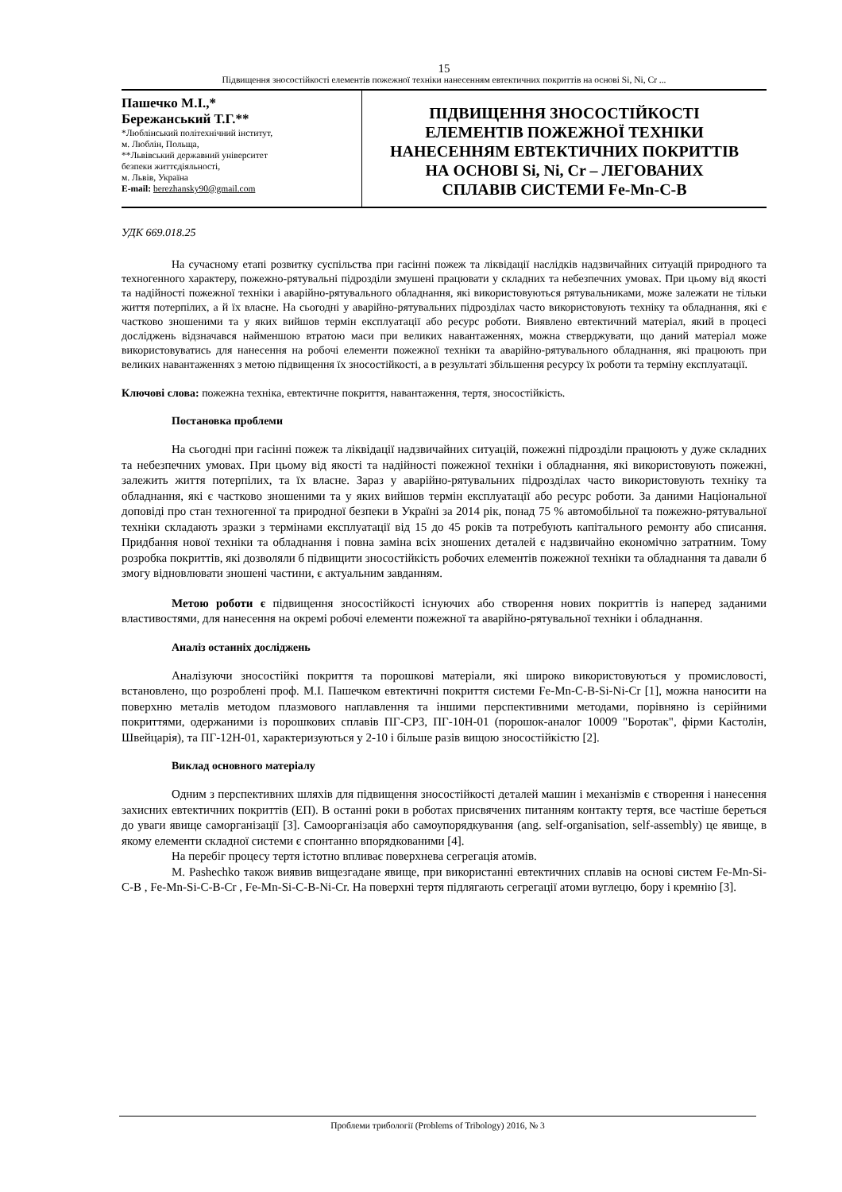15
Підвищення зносостійкості елементів пожежної техніки нанесенням евтектичних покриттів на основі Si, Ni, Cr ...
Пашечко М.І.,*
Бережанський Т.Г.**
*Люблінський політехнічний інститут,
м. Люблін, Польща,
**Львівський державний університет
безпеки життєдіяльності,
м. Львів, Україна
E-mail: berezhansky90@gmail.com
ПІДВИЩЕННЯ ЗНОСОСТІЙКОСТІ
ЕЛЕМЕНТІВ ПОЖЕЖНОЇ ТЕХНІКИ
НАНЕСЕННЯМ ЕВТЕКТИЧНИХ ПОКРИТТІВ
НА ОСНОВІ Si, Ni, Cr – ЛЕГОВАНИХ
СПЛАВІВ СИСТЕМИ Fe-Mn-C-B
УДК 669.018.25
На сучасному етапі розвитку суспільства при гасінні пожеж та ліквідації наслідків надзвичайних ситуацій природного та техногенного характеру, пожежно-рятувальні підрозділи змушені працювати у складних та небезпечних умовах. При цьому від якості та надійності пожежної техніки і аварійно-рятувального обладнання, які використовуються рятувальниками, може залежати не тільки життя потерпілих, а й їх власне. На сьогодні у аварійно-рятувальних підрозділах часто використовують техніку та обладнання, які є частково зношеними та у яких вийшов термін експлуатації або ресурс роботи. Виявлено евтектичний матеріал, який в процесі досліджень відзначався найменшою втратою маси при великих навантаженнях, можна стверджувати, що даний матеріал може використовуватись для нанесення на робочі елементи пожежної техніки та аварійно-рятувального обладнання, які працюють при великих навантаженнях з метою підвищення їх зносостійкості, а в результаті збільшення ресурсу їх роботи та терміну експлуатації.
Ключові слова: пожежна техніка, евтектичне покриття, навантаження, тертя, зносостійкість.
Постановка проблеми
На сьогодні при гасінні пожеж та ліквідації надзвичайних ситуацій, пожежні підрозділи працюють у дуже складних та небезпечних умовах. При цьому від якості та надійності пожежної техніки і обладнання, які використовують пожежні, залежить життя потерпілих, та їх власне. Зараз у аварійно-рятувальних підрозділах часто використовують техніку та обладнання, які є частково зношеними та у яких вийшов термін експлуатації або ресурс роботи. За даними Національної доповіді про стан техногенної та природної безпеки в Україні за 2014 рік, понад 75 % автомобільної та пожежно-рятувальної техніки складають зразки з термінами експлуатації від 15 до 45 років та потребують капітального ремонту або списання. Придбання нової техніки та обладнання і повна заміна всіх зношених деталей є надзвичайно економічно затратним. Тому розробка покриттів, які дозволяли б підвищити зносостійкість робочих елементів пожежної техніки та обладнання та давали б змогу відновлювати зношені частини, є актуальним завданням.
Метою роботи є підвищення зносостійкості існуючих або створення нових покриттів із наперед заданими властивостями, для нанесення на окремі робочі елементи пожежної та аварійно-рятувальної техніки і обладнання.
Аналіз останніх досліджень
Аналізуючи зносостійкі покриття та порошкові матеріали, які широко використовуються у промисловості, встановлено, що розроблені проф. М.І. Пашечком евтектичні покриття системи Fe-Mn-C-B-Si-Ni-Cr [1], можна наносити на поверхню металів методом плазмового наплавлення та іншими перспективними методами, порівняно із серійними покриттями, одержаними із порошкових сплавів ПГ-СР3, ПГ-10Н-01 (порошок-аналог 10009 "Боротак", фірми Кастолін, Швейцарія), та ПГ-12Н-01, характеризуються у 2-10 і більше разів вищою зносостійкістю [2].
Виклад основного матеріалу
Одним з перспективних шляхів для підвищення зносостійкості деталей машин і механізмів є створення і нанесення захисних евтектичних покриттів (ЕП). В останні роки в роботах присвячених питанням контакту тертя, все частіше береться до уваги явище саморганізації [3]. Самоорганізація або самоупорядкування (ang. self-organisation, self-assembly) це явище, в якому елементи складної системи є спонтанно впорядкованими [4].
На перебіг процесу тертя істотно впливає поверхнева сегрегація атомів.
M. Pashechko також виявив вищезгадане явище, при використанні евтектичних сплавів на основі систем Fe-Mn-Si-C-B , Fe-Mn-Si-C-B-Cr , Fe-Mn-Si-C-B-Ni-Cr. На поверхні тертя підлягають сегрегації атоми вуглецю, бору і кремнію [3].
Проблеми трибології (Problems of Tribology) 2016, № 3